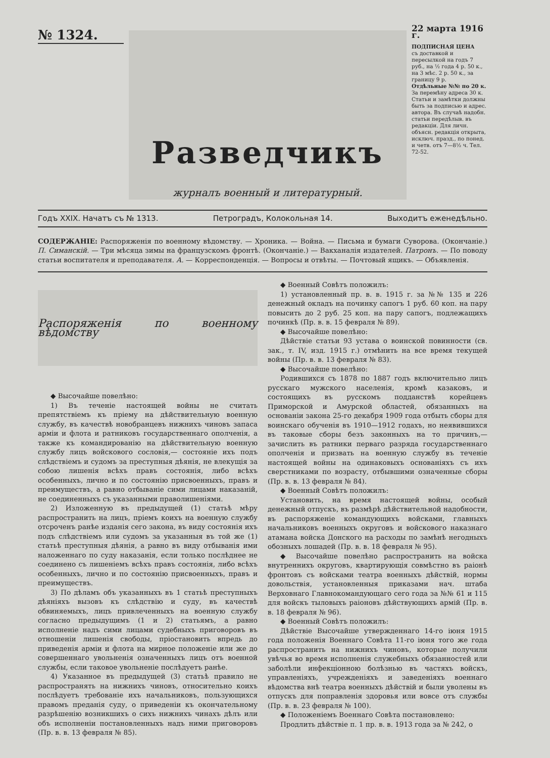№ 1324.
Разведчикъ
журналъ военный и литературный.
22 марта 1916 г.
ПОДПИСНАЯ ЦЕНА
съ доставкой и пересылкой на годъ 7 руб., на ½ года 4 р. 50 к., на 3 мѣс. 2 р. 50 к., за границу 9 р.
Отдѣльные №№ по 20 к.
За перемѣну адреса 30 к. Статьи и замѣтки должны быть за подписью и адрес. автора. Въ случаѣ надобн. статьи передѣлыв. въ редакціи. Для личн. объясн. редакція открыта, исключ. празд., по понед. и четв. отъ 7—8½ ч. Тел. 72-52.
Годъ XXIX. Начатъ съ № 1313. Петроградъ, Колокольная 14. Выходитъ еженедѣльно.
СОДЕРЖАНІЕ: Распоряженія по военному вѣдомству. — Хроника. — Война. — Письма и бумаги Суворова. (Окончаніе.) П. Симанскій. — Три мѣсяца зимы на французскомъ фронтѣ. (Окончаніе.) — Вакханалія издателей. Патронъ. — По поводу статьи воспитателя и преподавателя. А. — Корреспонденція. — Вопросы и отвѣты. — Почтовый ящикъ. — Объявленія.
Распоряженія по военному вѣдомству
◆ Высочайше повелѣно:
1) Въ теченіе настоящей войны не считать препятствіемъ къ пріему на дѣйствительную военную службу, въ качествѣ новобранцевъ нижнихъ чиновъ запаса арміи и флота и ратниковъ государственнаго ополченія, а также къ командированію на дѣйствительную военную службу лицъ войскового сословія,— состояніе ихъ подъ слѣдствіемъ и судомъ за преступныя дѣянія, не влекущія за собою лишенія всѣхъ правъ состоянія, либо всѣхъ особенныхъ, лично и по состоянію присвоенныхъ, правъ и преимуществъ, а равно отбываніе сими лицами наказаній, не соединенныхъ съ указанными праволишеніями.
2) Изложенную въ предыдущей (1) статьѣ мѣру распространить на лицъ, пріемъ коихъ на военную службу отсроченъ ранѣе изданія сего закона, въ виду состоянія ихъ подъ слѣдствіемъ или судомъ за указанныя въ той же (1) статьѣ преступныя дѣянія, а равно въ виду отбыванія ими наложеннаго по суду наказанія, если только послѣднее не соединено съ лишеніемъ всѣхъ правъ состоянія, либо всѣхъ особенныхъ, лично и по состоянію присвоенныхъ, правъ и преимуществъ.
3) По дѣламъ объ указанныхъ въ 1 статьѣ преступныхъ дѣяніяхъ вызовъ къ слѣдствію и суду, въ качествѣ обвиняемыхъ, лицъ привлеченныхъ на военную службу согласно предыдущимъ (1 и 2) статьямъ, а равно исполненіе надъ сими лицами судебныхъ приговоровъ въ отношеніи лишенія свободы, пріостановить впредь до приведенія арміи и флота на мирное положеніе или же до совершеннаго увольненія означенныхъ лицъ отъ военной службы, если таковое увольненіе послѣдуетъ ранѣе.
4) Указанное въ предыдущей (3) статьѣ правило не распространять на нижнихъ чиновъ, относительно коихъ послѣдуетъ требованіе ихъ начальниковъ, пользующихся правомъ преданія суду, о приведеніи къ окончательному разрѣшенію возникшихъ о сихъ нижнихъ чинахъ дѣлъ или объ исполненіи постановленныхъ надъ ними приговоровъ (Пр. в. в. 13 февраля № 85).
◆ Военный Совѣтъ положилъ:
1) установленный пр. в. в. 1915 г. за №№ 135 и 226 денежный окладъ на починку сапогъ 1 руб. 60 коп. на пару повысить до 2 руб. 25 коп. на пару сапогъ, подлежащихъ починкѣ (Пр. в. в. 15 февраля № 89).
◆ Высочайше повелѣно:
Дѣйствіе статьи 93 устава о воинской повинности (св. зак., т. IV, изд. 1915 г.) отмѣнить на все время текущей войны (Пр. в. в. 13 февраля № 83).
◆ Высочайше повелѣно:
Родившихся съ 1878 по 1887 годъ включительно лицъ русскаго мужского населенія, кромѣ казаковъ, и состоящихъ въ русскомъ подданствѣ корейцевъ Приморской и Амурской областей, обязанныхъ на основаніи закона 25-го декабря 1909 года отбыть сборы для воинскаго обученія въ 1910—1912 годахъ, но неявившихся въ таковые сборы безъ законныхъ на то причинъ,—зачислить въ ратники перваго разряда государственнаго ополченія и призвать на военную службу въ теченіе настоящей войны на одинаковыхъ основаніяхъ съ ихъ сверстниками по возрасту, отбывшими означенные сборы (Пр. в. в. 13 февраля № 84).
◆ Военный Совѣтъ положилъ:
Установить, на время настоящей войны, особый денежный отпускъ, въ размѣрѣ дѣйствительной надобности, въ распоряженіе командующихъ войсками, главныхъ начальниковъ военныхъ округовъ и войскового наказнаго атамана войска Донского на расходы по замѣнѣ негодныхъ обозныхъ лошадей (Пр. в. в. 18 февраля № 95).
◆ Высочайше повелѣно распространить на войска внутреннихъ округовъ, квартирующія совмѣстно въ раіонѣ фронтовъ съ войсками театра военныхъ дѣйствій, нормы довольствія, установленныя приказами нач. штаба Верховнаго Главнокомандующаго сего года за №№ 61 и 115 для войскъ тыловыхъ раіоновъ дѣйствующихъ армій (Пр. в. в. 18 февраля № 96).
◆ Военный Совѣтъ положилъ:
Дѣйствіе Высочайше утвержденнаго 14-го іюня 1915 года положенія Военнаго Совѣта 11-го іюня того же года распространить на нижнихъ чиновъ, которые получили увѣчья во время исполненія служебныхъ обязанностей или заболѣли инфекціонною болѣзнью въ частяхъ войскъ, управленіяхъ, учрежденіяхъ и заведеніяхъ военнаго вѣдомства внѣ театра военныхъ дѣйствій и были уволены въ отпускъ для поправленія здоровья или вовсе отъ службы (Пр. в. в. 23 февраля № 100).
◆ Положеніемъ Военнаго Совѣта постановлено:
Продлить дѣйствіе п. 1 пр. в. в. 1913 года за № 242, о